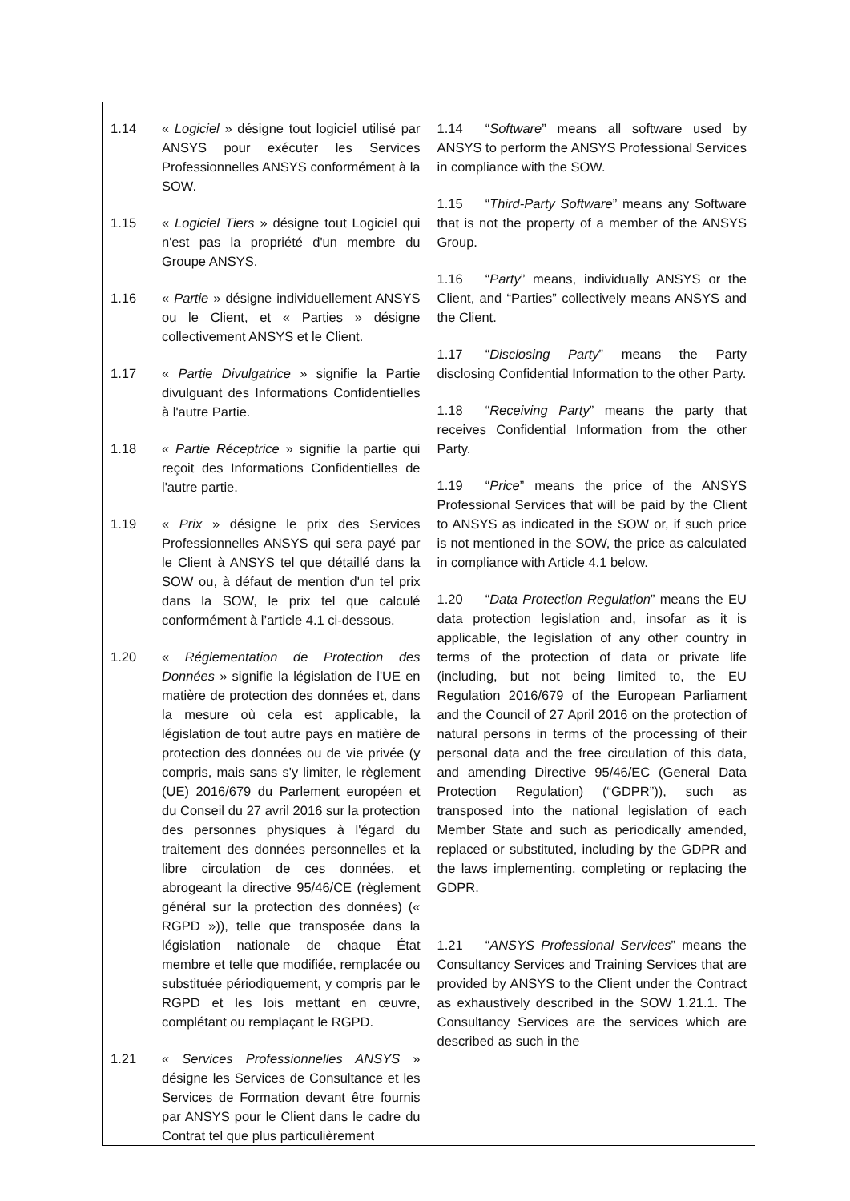| 1.14 « Logiciel » désigne tout logiciel utilisé par ANSYS pour exécuter les Services Professionnelles ANSYS conformément à la SOW. 1.15 « Logiciel Tiers » désigne tout Logiciel qui n'est pas la propriété d'un membre du Groupe ANSYS. 1.16 « Partie » désigne individuellement ANSYS ou le Client, et « Parties » désigne collectivement ANSYS et le Client. 1.17 « Partie Divulgatrice » signifie la Partie divulguant des Informations Confidentielles à l'autre Partie. 1.18 « Partie Réceptrice » signifie la partie qui reçoit des Informations Confidentielles de l'autre partie. 1.19 « Prix » désigne le prix des Services Professionnelles ANSYS qui sera payé par le Client à ANSYS tel que détaillé dans la SOW ou, à défaut de mention d'un tel prix dans la SOW, le prix tel que calculé conformément à l’article 4.1 ci-dessous. 1.20 « Réglementation de Protection des Données » signifie la législation de l'UE en matière de protection des données et, dans la mesure où cela est applicable, la législation de tout autre pays en matière de protection des données ou de vie privée (y compris, mais sans s'y limiter, le règlement (UE) 2016/679 du Parlement européen et du Conseil du 27 avril 2016 sur la protection des personnes physiques à l'égard du traitement des données personnelles et la libre circulation de ces données, et abrogeant la directive 95/46/CE (règlement général sur la protection des données) (« RGPD »)), telle que transposée dans la législation nationale de chaque État membre et telle que modifiée, remplacée ou substituée périodiquement, y compris par le RGPD et les lois mettant en œuvre, complétant ou remplaçant le RGPD. 1.21 « Services Professionnelles ANSYS » désigne les Services de Consultance et les Services de Formation devant être fournis par ANSYS pour le Client dans le cadre du Contrat tel que plus particulièrement | 1.14 “ Software ” means all software used by ANSYS to perform the ANSYS Professional Services in compliance with the SOW. 1.15 “ Third-Party Software ” means any Software that is not the property of a member of the ANSYS Group. 1.16 “ Party ” means, individually ANSYS or the Client, and “Parties” collectively means ANSYS and the Client. 1.17 “ Disclosing Party ” means the Party disclosing Confidential Information to the other Party. 1.18 “ Receiving Party ” means the party that receives Confidential Information from the other Party. 1.19 “ Price ” means the price of the ANSYS Professional Services that will be paid by the Client to ANSYS as indicated in the SOW or, if such price is not mentioned in the SOW, the price as calculated in compliance with Article 4.1 below. 1.20 “ Data Protection Regulation ” means the EU data protection legislation and, insofar as it is applicable, the legislation of any other country in terms of the protection of data or private life (including, but not being limited to, the EU Regulation 2016/679 of the European Parliament and the Council of 27 April 2016 on the protection of natural persons in terms of the processing of their personal data and the free circulation of this data, and amending Directive 95/46/EC (General Data Protection Regulation) (“GDPR”)), such as transposed into the national legislation of each Member State and such as periodically amended, replaced or substituted, including by the GDPR and the laws implementing, completing or replacing the GDPR. 1.21 “ ANSYS Professional Services ” means the Consultancy Services and Training Services that are provided by ANSYS to the Client under the Contract as exhaustively described in the SOW 1.21.1. The Consultancy Services are the services which are described as such in the |